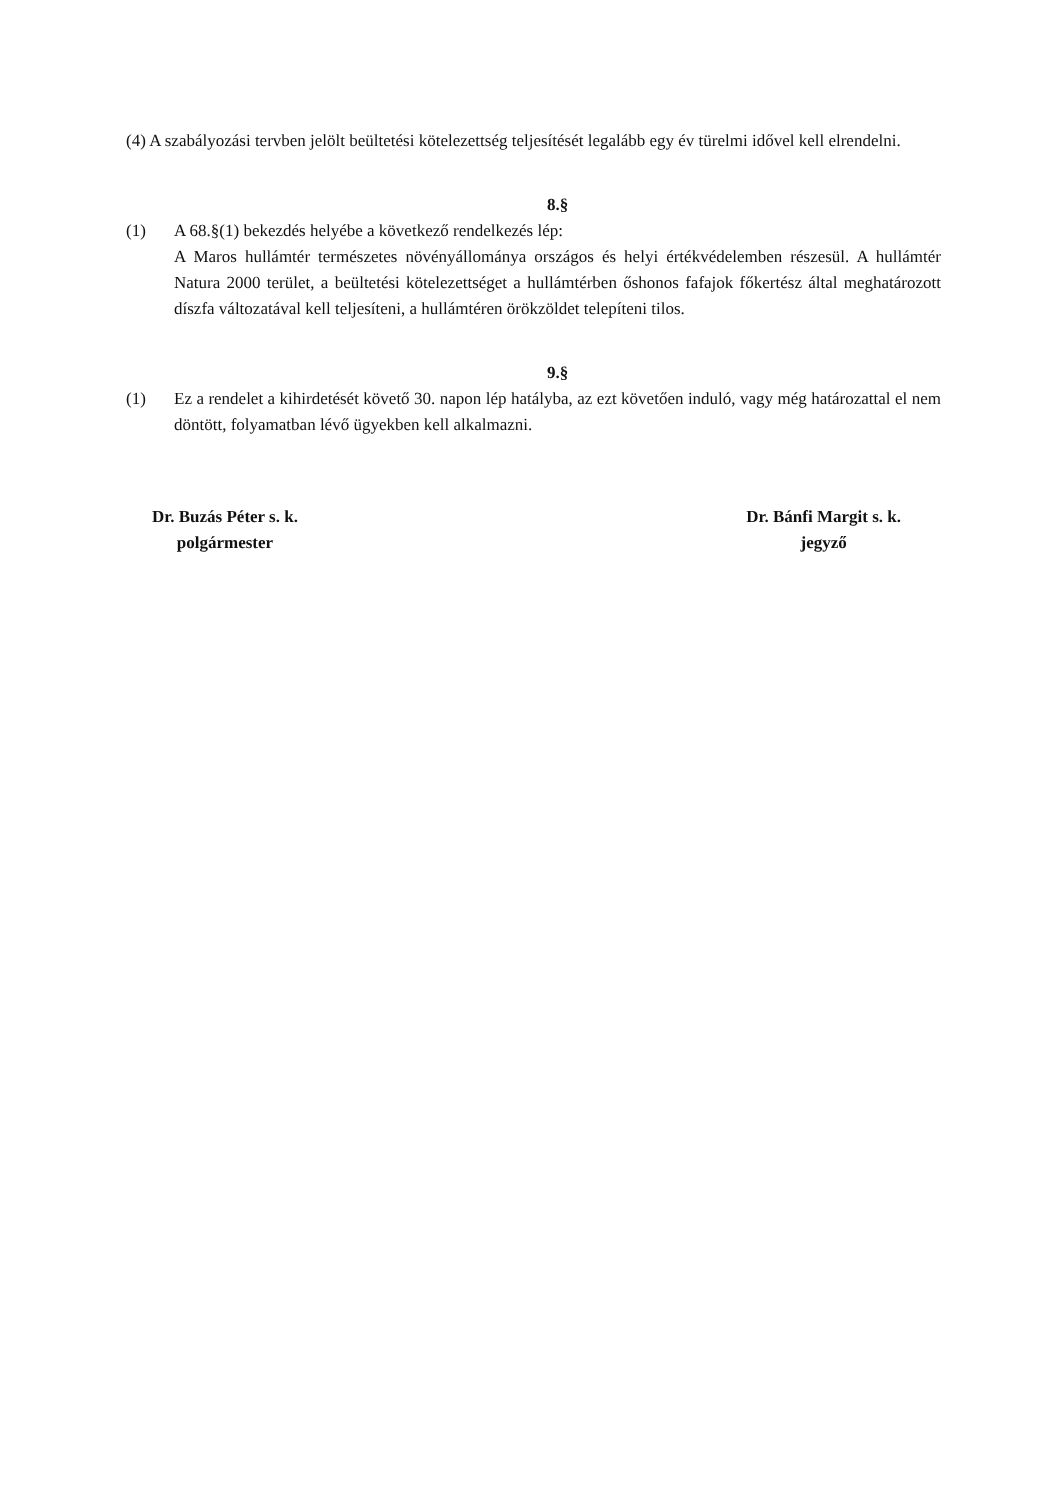(4) A szabályozási tervben jelölt beültetési kötelezettség teljesítését legalább egy év türelmi idővel kell elrendelni.
8.§
(1) A 68.§(1) bekezdés helyébe a következő rendelkezés lép:
A Maros hullámtér természetes növényállománya országos és helyi értékvédelemben részesül. A hullámtér Natura 2000 terület, a beültetési kötelezettséget a hullámtérben őshonos fafajok főkertész által meghatározott díszfa változatával kell teljesíteni, a hullámtéren örökzöldet telepíteni tilos.
9.§
(1) Ez a rendelet a kihirdetését követő 30. napon lép hatályba, az ezt követően induló, vagy még határozattal el nem döntött, folyamatban lévő ügyekben kell alkalmazni.
Dr. Buzás Péter s. k.
polgármester
Dr. Bánfi Margit s. k.
jegyző